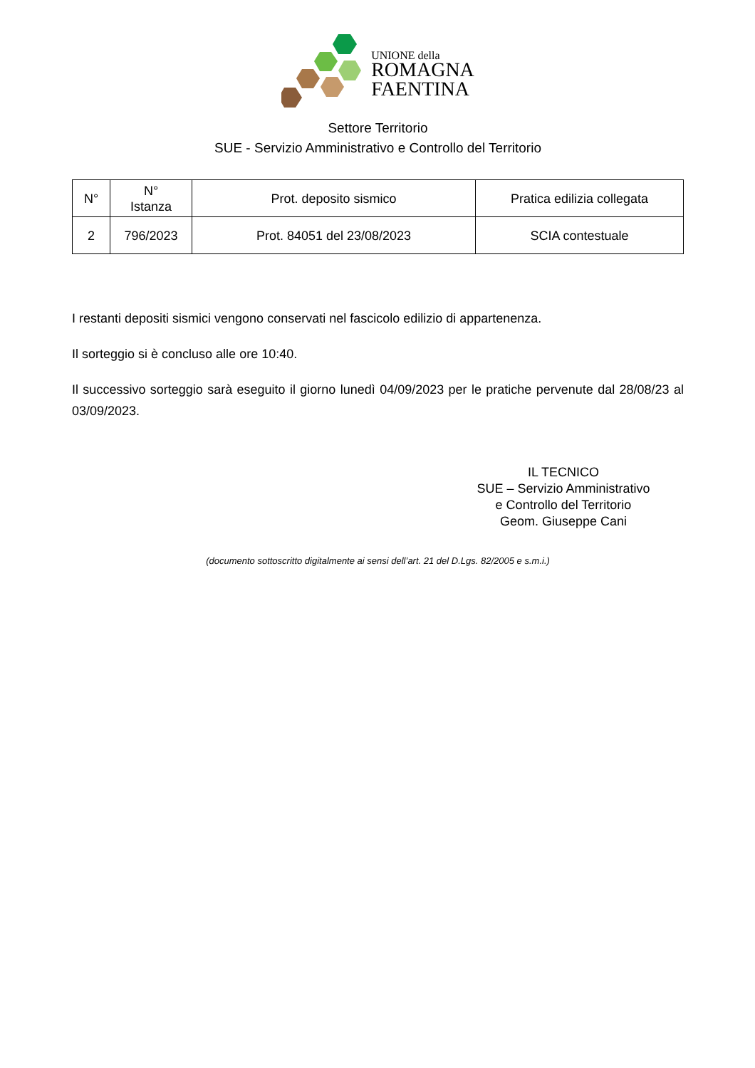UNIONE della
ROMAGNA
FAENTINA
Settore Territorio
SUE - Servizio Amministrativo e Controllo del Territorio
| N° | N° Istanza | Prot. deposito sismico | Pratica edilizia collegata |
| --- | --- | --- | --- |
| 2 | 796/2023 | Prot. 84051 del 23/08/2023 | SCIA contestuale |
I restanti depositi sismici vengono conservati nel fascicolo edilizio di appartenenza.
Il sorteggio si è concluso alle ore 10:40.
Il successivo sorteggio sarà eseguito il giorno lunedì 04/09/2023 per le pratiche pervenute dal 28/08/23 al 03/09/2023.
IL TECNICO
SUE – Servizio Amministrativo
e Controllo del Territorio
Geom. Giuseppe Cani
(documento sottoscritto digitalmente ai sensi dell’art. 21 del D.Lgs. 82/2005 e s.m.i.)